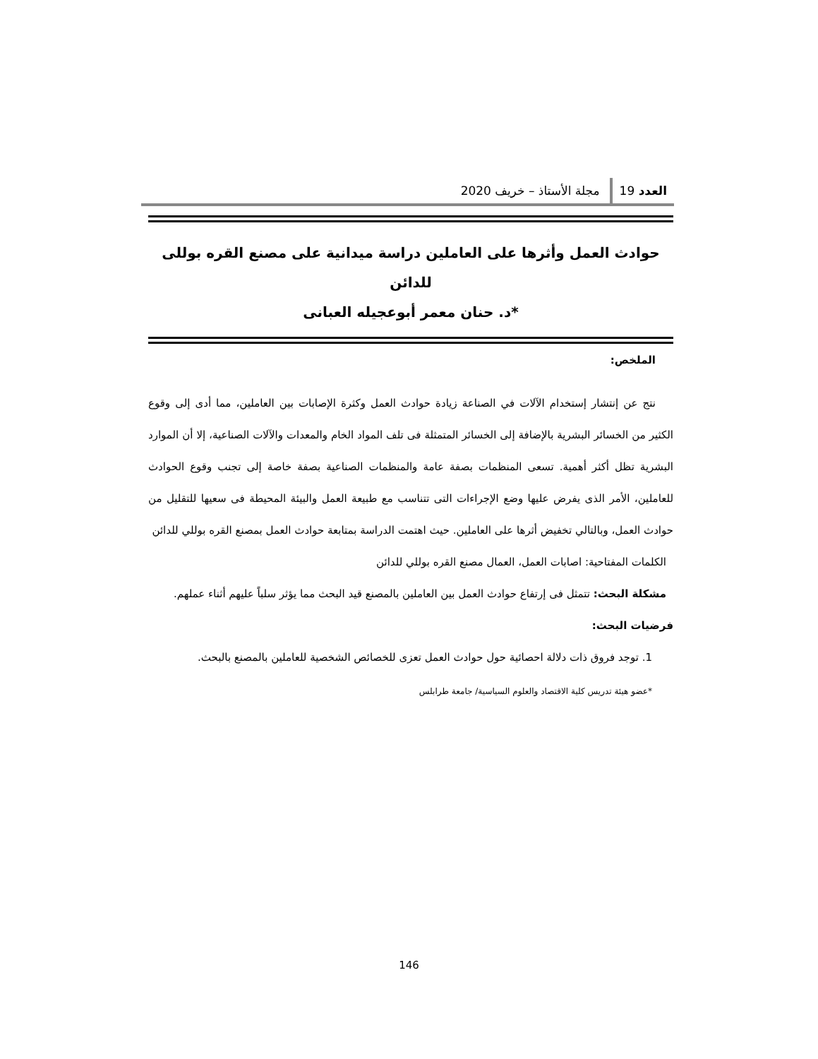العدد 19
مجلة الأستاذ – خريف 2020
حوادث العمل وأثرها على العاملين دراسة ميدانية على مصنع القره بوللى للدائن
*د. حنان معمر أبوعجيله العبانى
الملخص:
نتج عن إنتشار إستخدام الآلات في الصناعة زيادة حوادث العمل وكثرة الإصابات بين العاملين، مما أدى إلى وقوع الكثير من الخسائر البشرية بالإضافة إلى الخسائر المتمثلة فى تلف المواد الخام والمعدات والآلات الصناعية، إلا أن الموارد البشرية تظل أكثر أهمية. تسعى المنظمات بصفة عامة والمنظمات الصناعية بصفة خاصة إلى تجنب وقوع الحوادث للعاملين، الأمر الذى يفرض عليها وضع الإجراءات التى تتناسب مع طبيعة العمل والبيئة المحيطة فى سعيها للتقليل من حوادث العمل، وبالتالي تخفيض أثرها على العاملين. حيث اهتمت الدراسة بمتابعة حوادث العمل بمصنع القره بوللي للدائن
الكلمات المفتاحية: اصابات العمل، العمال مصنع القره بوللي للدائن
مشكلة البحث: تتمثل فى إرتفاع حوادث العمل بين العاملين بالمصنع قيد البحث مما يؤثر سلباً عليهم أثناء عملهم.
فرضيات البحث:
1. توجد فروق ذات دلالة احصائية حول حوادث العمل تعزى للخصائص الشخصية للعاملين بالمصنع بالبحث.
*عضو هيئة تدريس كلية الاقتصاد والعلوم السياسية/ جامعة طرابلس
146